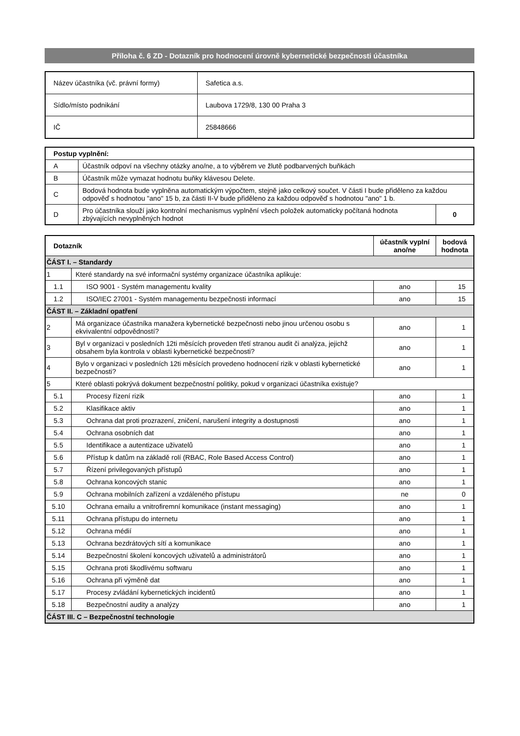Příloha č. 6 ZD - Dotazník pro hodnocení úrovně kybernetické bezpečnosti účastníka
| Název účastníka (vč. právní formy) | Safetica a.s. |
| Sídlo/místo podnikání | Laubova 1729/8, 130 00 Praha 3 |
| IČ | 25848666 |
| Postup vyplnění: | | |
| A | Účastník odpoví na všechny otázky ano/ne, a to výběrem ve žlutě podbarvených buňkách | |
| B | Účastník může vymazat hodnotu buňky klávesou Delete. | |
| C | Bodová hodnota bude vyplněna automatickým výpočtem, stejně jako celkový součet. V části I bude přiděleno za každou odpověď s hodnotou "ano" 15 b, za části II-V bude přiděleno za každou odpověď s hodnotou "ano" 1 b. | |
| D | Pro účastníka slouží jako kontrolní mechanismus vyplnění všech položek automaticky počítaná hodnota zbývajících nevyplněných hodnot | 0 |
| Dotazník | | účastník vyplní ano/ne | bodová hodnota |
| --- | --- | --- | --- |
| ČÁST I. – Standardy | | | |
| 1 | Které standardy na své informační systémy organizace účastníka aplikuje: | | |
| 1.1 | ISO 9001 - Systém managementu kvality | ano | 15 |
| 1.2 | ISO/IEC 27001 - Systém managementu bezpečnosti informací | ano | 15 |
| ČÁST II. – Základní opatření | | | |
| 2 | Má organizace účastníka manažera kybernetické bezpečnosti nebo jinou určenou osobu s ekvivalentní odpovědností? | ano | 1 |
| 3 | Byl v organizaci v posledních 12ti měsících proveden třetí stranou audit či analýza, jejichž obsahem byla kontrola v oblasti kybernetické bezpečnosti? | ano | 1 |
| 4 | Bylo v organizaci v posledních 12ti měsících provedeno hodnocení rizik v oblasti kybernetické bezpečnosti? | ano | 1 |
| 5 | Které oblasti pokrývá dokument bezpečnostní politiky, pokud v organizaci účastníka existuje? | | |
| 5.1 | Procesy řízení rizik | ano | 1 |
| 5.2 | Klasifikace aktiv | ano | 1 |
| 5.3 | Ochrana dat proti prozrazení, zničení, narušení integrity a dostupnosti | ano | 1 |
| 5.4 | Ochrana osobních dat | ano | 1 |
| 5.5 | Identifikace a autentizace uživatelů | ano | 1 |
| 5.6 | Přístup k datům na základě rolí (RBAC, Role Based Access Control) | ano | 1 |
| 5.7 | Řízení privilegovaných přístupů | ano | 1 |
| 5.8 | Ochrana koncových stanic | ano | 1 |
| 5.9 | Ochrana mobilních zařízení a vzdáleného přístupu | ne | 0 |
| 5.10 | Ochrana emailu a vnitrofiremní komunikace (instant messaging) | ano | 1 |
| 5.11 | Ochrana přístupu do internetu | ano | 1 |
| 5.12 | Ochrana médií | ano | 1 |
| 5.13 | Ochrana bezdrátových sítí a komunikace | ano | 1 |
| 5.14 | Bezpečnostní školení koncových uživatelů a administrátorů | ano | 1 |
| 5.15 | Ochrana proti škodlivému softwaru | ano | 1 |
| 5.16 | Ochrana při výměně dat | ano | 1 |
| 5.17 | Procesy zvládání kybernetických incidentů | ano | 1 |
| 5.18 | Bezpečnostní audity a analýzy | ano | 1 |
| ČÁST III. C – Bezpečnostní technologie | | | |